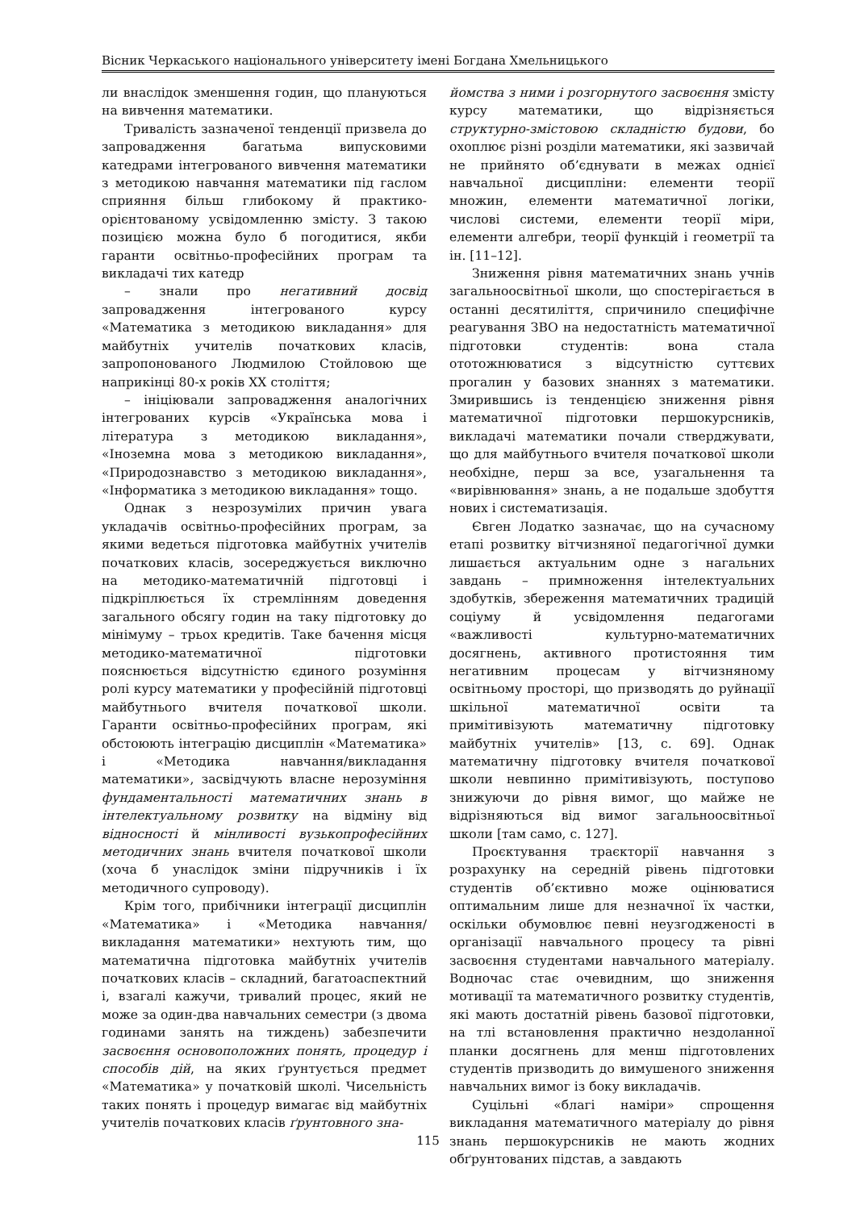Вісник Черкаського національного університету імені Богдана Хмельницького
ли внаслідок зменшення годин, що плануються на вивчення математики.
Тривалість зазначеної тенденції призвела до запровадження багатьма випусковими катедрами інтегрованого вивчення математики з методикою навчання математики під гаслом сприяння більш глибокому й практико-орієнтованому усвідомленню змісту. З такою позицією можна було б погодитися, якби гаранти освітньо-професійних програм та викладачі тих катедр
– знали про негативний досвід запровадження інтегрованого курсу «Математика з методикою викладання» для майбутніх учителів початкових класів, запропонованого Людмилою Стойловою ще наприкінці 80-х років ХХ століття;
– ініціювали запровадження аналогічних інтегрованих курсів «Українська мова і література з методикою викладання», «Іноземна мова з методикою викладання», «Природознавство з методикою викладання», «Інформатика з методикою викладання» тощо.
Однак з незрозумілих причин увага укладачів освітньо-професійних програм, за якими ведеться підготовка майбутніх учителів початкових класів, зосереджується виключно на методико-математичній підготовці і підкріплюється їх стремлінням доведення загального обсягу годин на таку підготовку до мінімуму – трьох кредитів. Таке бачення місця методико-математичної підготовки пояснюється відсутністю єдиного розуміння ролі курсу математики у професійній підготовці майбутнього вчителя початкової школи. Гаранти освітньо-професійних програм, які обстоюють інтеграцію дисциплін «Математика» і «Методика навчання/викладання математики», засвідчують власне нерозуміння фундаментальності математичних знань в інтелектуальному розвитку на відміну від відносності й мінливості вузькопрофесійних методичних знань вчителя початкової школи (хоча б унаслідок зміни підручників і їх методичного супроводу).
Крім того, прибічники інтеграції дисциплін «Математика» і «Методика навчання/викладання математики» нехтують тим, що математична підготовка майбутніх учителів початкових класів – складний, багатоаспектний і, взагалі кажучи, тривалий процес, який не може за один-два навчальних семестри (з двома годинами занять на тиждень) забезпечити засвоєння основоположних понять, процедур і способів дій, на яких ґрунтується предмет «Математика» у початковій школі. Чисельність таких понять і процедур вимагає від майбутніх учителів початкових класів ґрунтовного зна-
йомства з ними і розгорнутого засвоєння змісту курсу математики, що відрізняється структурно-змістовою складністю будови, бо охоплює різні розділи математики, які зазвичай не прийнято об’єднувати в межах однієї навчальної дисципліни: елементи теорії множин, елементи математичної логіки, числові системи, елементи теорії міри, елементи алгебри, теорії функцій і геометрії та ін. [11–12].
Зниження рівня математичних знань учнів загальноосвітньої школи, що спостерігається в останні десятиліття, спричинило специфічне реагування ЗВО на недостатність математичної підготовки студентів: вона стала ототожнюватися з відсутністю суттєвих прогалин у базових знаннях з математики. Змирившись із тенденцією зниження рівня математичної підготовки першокурсників, викладачі математики почали стверджувати, що для майбутнього вчителя початкової школи необхідне, перш за все, узагальнення та «вирівнювання» знань, а не подальше здобуття нових і систематизація.
Євген Лодатко зазначає, що на сучасному етапі розвитку вітчизняної педагогічної думки лишається актуальним одне з нагальних завдань – примноження інтелектуальних здобутків, збереження математичних традицій соціуму й усвідомлення педагогами «важливості культурно-математичних досягнень, активного протистояння тим негативним процесам у вітчизняному освітньому просторі, що призводять до руйнації шкільної математичної освіти та примітивізують математичну підготовку майбутніх учителів» [13, с. 69]. Однак математичну підготовку вчителя початкової школи невпинно примітивізують, поступово знижуючи до рівня вимог, що майже не відрізняються від вимог загальноосвітньої школи [там само, с. 127].
Проєктування траєкторії навчання з розрахунку на середній рівень підготовки студентів об’єктивно може оцінюватися оптимальним лише для незначної їх частки, оскільки обумовлює певні неузгодженості в організації навчального процесу та рівні засвоєння студентами навчального матеріалу. Водночас стає очевидним, що зниження мотивації та математичного розвитку студентів, які мають достатній рівень базової підготовки, на тлі встановлення практично нездоланної планки досягнень для менш підготовлених студентів призводить до вимушеного зниження навчальних вимог із боку викладачів.
Суцільні «благі наміри» спрощення викладання математичного матеріалу до рівня знань першокурсників не мають жодних обґрунтованих підстав, а завдають
115